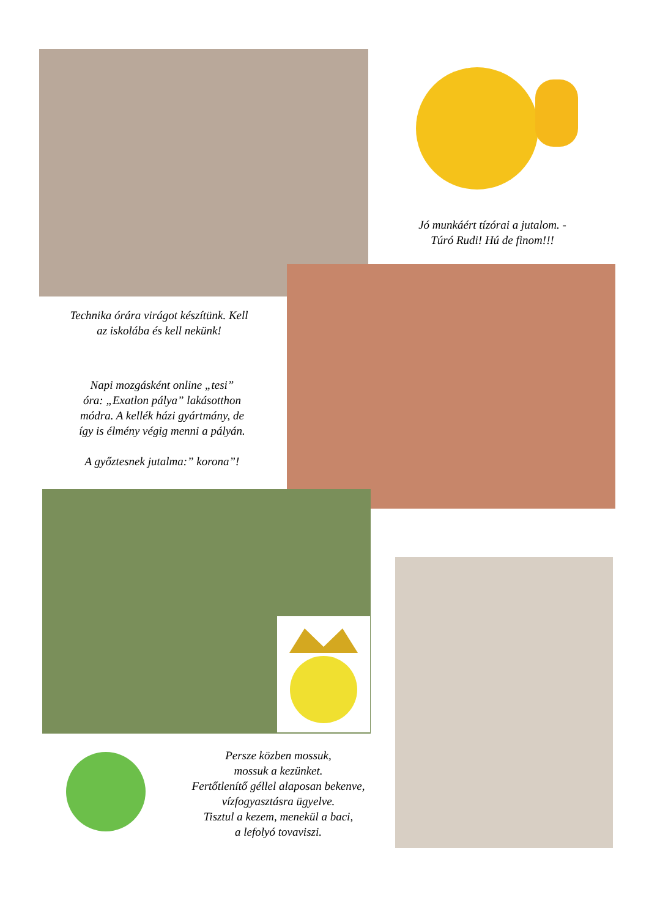Jó munkáért tízórai a jutalom. -
Túró Rudi! Hú de finom!!!
Technika órára virágot készítünk. Kell
az iskolába és kell nekünk!
Napi mozgásként online „tesi”
óra: „Exatlon pálya” lakásotthon
módra. A kellék házi gyártmány, de
így is élmény végig menni a pályán.
A győztesnek jutalma:” korona”!
Persze közben mossuk,
mossuk a kezünket.
Fertőtlenítő géllel alaposan bekenve,
vízfogyasztásra ügyelve.
Tisztul a kezem, menekül a baci,
a lefolyó tovaviszi.